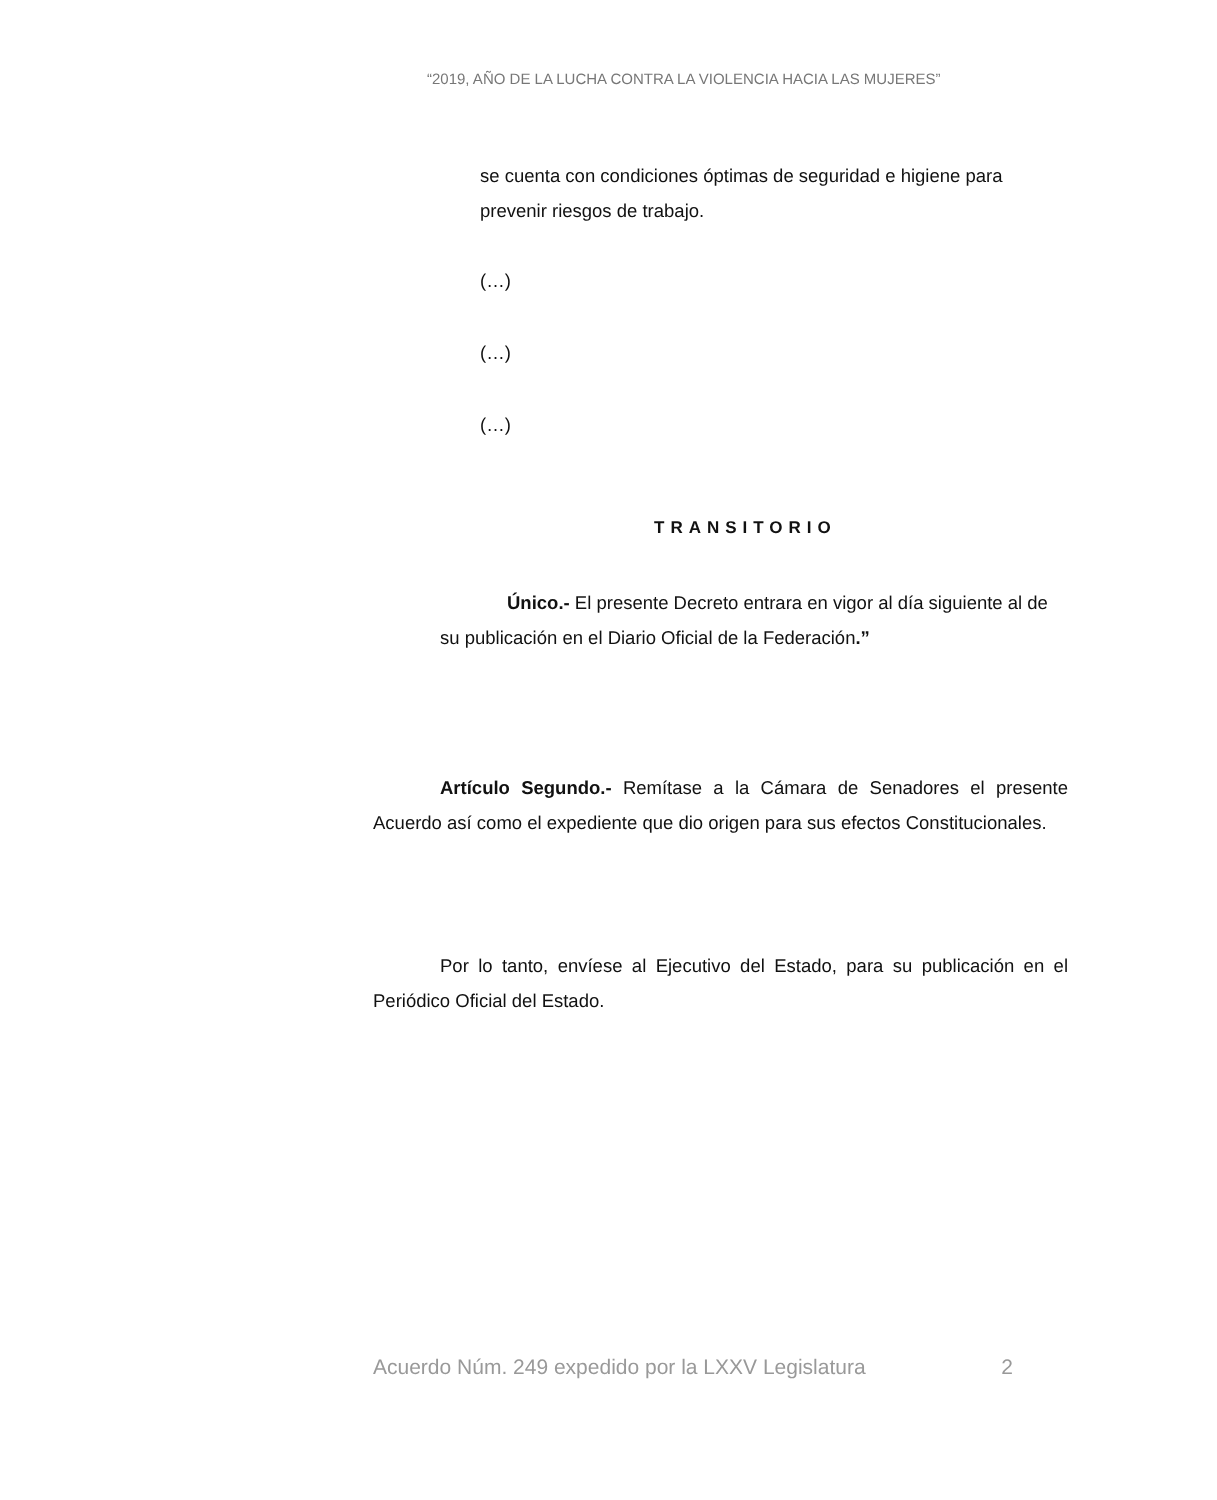“2019, AÑO DE LA LUCHA CONTRA LA VIOLENCIA HACIA LAS MUJERES”
se cuenta con condiciones óptimas de seguridad e higiene para prevenir riesgos de trabajo.
(…)
(…)
(…)
TRANSITORIO
Único.- El presente Decreto entrara en vigor al día siguiente al de su publicación en el Diario Oficial de la Federación.”
Artículo Segundo.- Remítase a la Cámara de Senadores el presente Acuerdo así como el expediente que dio origen para sus efectos Constitucionales.
Por lo tanto, envíese al Ejecutivo del Estado, para su publicación en el Periódico Oficial del Estado.
Acuerdo Núm. 249 expedido por la LXXV Legislatura 2